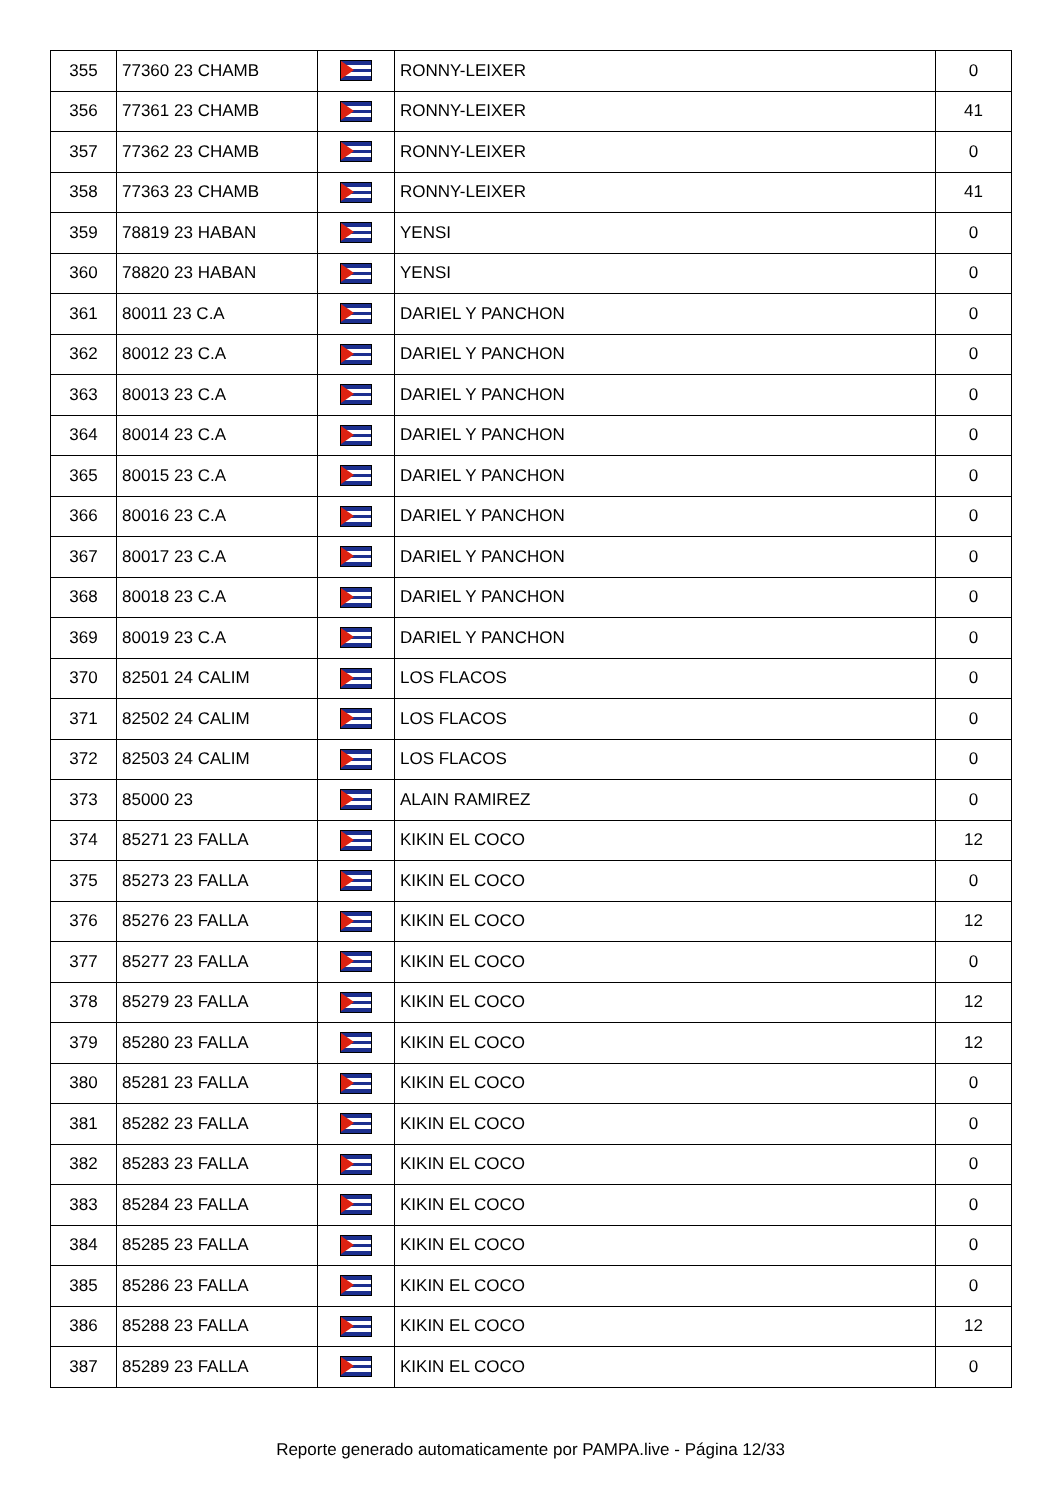| 355 | 77360 23 CHAMB | | RONNY-LEIXER | 0 |
| 356 | 77361 23 CHAMB | | RONNY-LEIXER | 41 |
| 357 | 77362 23 CHAMB | | RONNY-LEIXER | 0 |
| 358 | 77363 23 CHAMB | | RONNY-LEIXER | 41 |
| 359 | 78819 23 HABAN | | YENSI | 0 |
| 360 | 78820 23 HABAN | | YENSI | 0 |
| 361 | 80011 23 C.A | | DARIEL Y PANCHON | 0 |
| 362 | 80012 23 C.A | | DARIEL Y PANCHON | 0 |
| 363 | 80013 23 C.A | | DARIEL Y PANCHON | 0 |
| 364 | 80014 23 C.A | | DARIEL Y PANCHON | 0 |
| 365 | 80015 23 C.A | | DARIEL Y PANCHON | 0 |
| 366 | 80016 23 C.A | | DARIEL Y PANCHON | 0 |
| 367 | 80017 23 C.A | | DARIEL Y PANCHON | 0 |
| 368 | 80018 23 C.A | | DARIEL Y PANCHON | 0 |
| 369 | 80019 23 C.A | | DARIEL Y PANCHON | 0 |
| 370 | 82501 24 CALIM | | LOS FLACOS | 0 |
| 371 | 82502 24 CALIM | | LOS FLACOS | 0 |
| 372 | 82503 24 CALIM | | LOS FLACOS | 0 |
| 373 | 85000 23 | | ALAIN RAMIREZ | 0 |
| 374 | 85271 23 FALLA | | KIKIN EL COCO | 12 |
| 375 | 85273 23 FALLA | | KIKIN EL COCO | 0 |
| 376 | 85276 23 FALLA | | KIKIN EL COCO | 12 |
| 377 | 85277 23 FALLA | | KIKIN EL COCO | 0 |
| 378 | 85279 23 FALLA | | KIKIN EL COCO | 12 |
| 379 | 85280 23 FALLA | | KIKIN EL COCO | 12 |
| 380 | 85281 23 FALLA | | KIKIN EL COCO | 0 |
| 381 | 85282 23 FALLA | | KIKIN EL COCO | 0 |
| 382 | 85283 23 FALLA | | KIKIN EL COCO | 0 |
| 383 | 85284 23 FALLA | | KIKIN EL COCO | 0 |
| 384 | 85285 23 FALLA | | KIKIN EL COCO | 0 |
| 385 | 85286 23 FALLA | | KIKIN EL COCO | 0 |
| 386 | 85288 23 FALLA | | KIKIN EL COCO | 12 |
| 387 | 85289 23 FALLA | | KIKIN EL COCO | 0 |
Reporte generado automaticamente por PAMPA.live - Página 12/33